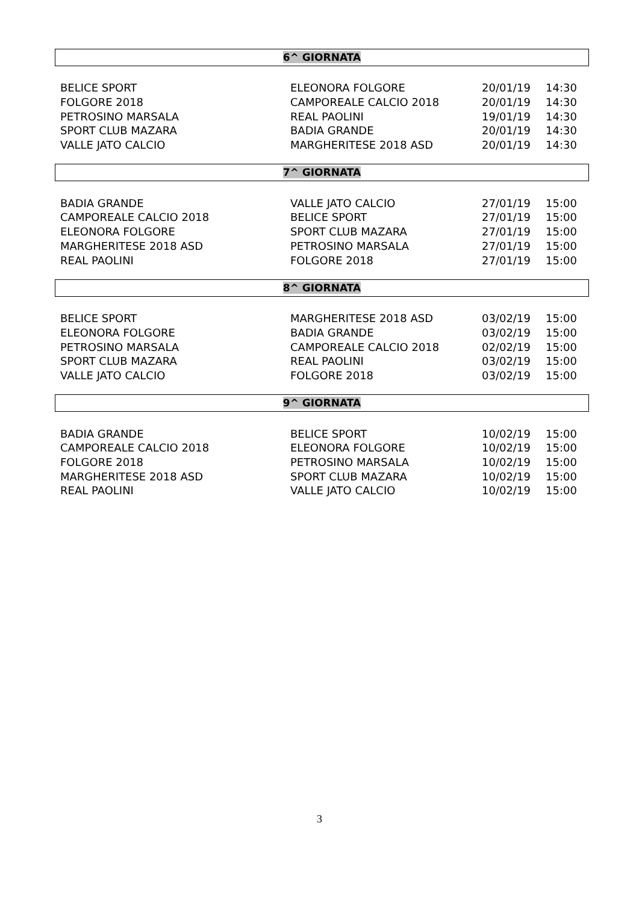6^ GIORNATA
| BELICE SPORT | ELEONORA FOLGORE | 20/01/19 | 14:30 |
| FOLGORE 2018 | CAMPOREALE CALCIO 2018 | 20/01/19 | 14:30 |
| PETROSINO MARSALA | REAL PAOLINI | 19/01/19 | 14:30 |
| SPORT CLUB MAZARA | BADIA GRANDE | 20/01/19 | 14:30 |
| VALLE JATO CALCIO | MARGHERITESE 2018 ASD | 20/01/19 | 14:30 |
7^ GIORNATA
| BADIA GRANDE | VALLE JATO CALCIO | 27/01/19 | 15:00 |
| CAMPOREALE CALCIO 2018 | BELICE SPORT | 27/01/19 | 15:00 |
| ELEONORA FOLGORE | SPORT CLUB MAZARA | 27/01/19 | 15:00 |
| MARGHERITESE 2018 ASD | PETROSINO MARSALA | 27/01/19 | 15:00 |
| REAL PAOLINI | FOLGORE 2018 | 27/01/19 | 15:00 |
8^ GIORNATA
| BELICE SPORT | MARGHERITESE 2018 ASD | 03/02/19 | 15:00 |
| ELEONORA FOLGORE | BADIA GRANDE | 03/02/19 | 15:00 |
| PETROSINO MARSALA | CAMPOREALE CALCIO 2018 | 02/02/19 | 15:00 |
| SPORT CLUB MAZARA | REAL PAOLINI | 03/02/19 | 15:00 |
| VALLE JATO CALCIO | FOLGORE 2018 | 03/02/19 | 15:00 |
9^ GIORNATA
| BADIA GRANDE | BELICE SPORT | 10/02/19 | 15:00 |
| CAMPOREALE CALCIO 2018 | ELEONORA FOLGORE | 10/02/19 | 15:00 |
| FOLGORE 2018 | PETROSINO MARSALA | 10/02/19 | 15:00 |
| MARGHERITESE 2018 ASD | SPORT CLUB MAZARA | 10/02/19 | 15:00 |
| REAL PAOLINI | VALLE JATO CALCIO | 10/02/19 | 15:00 |
3